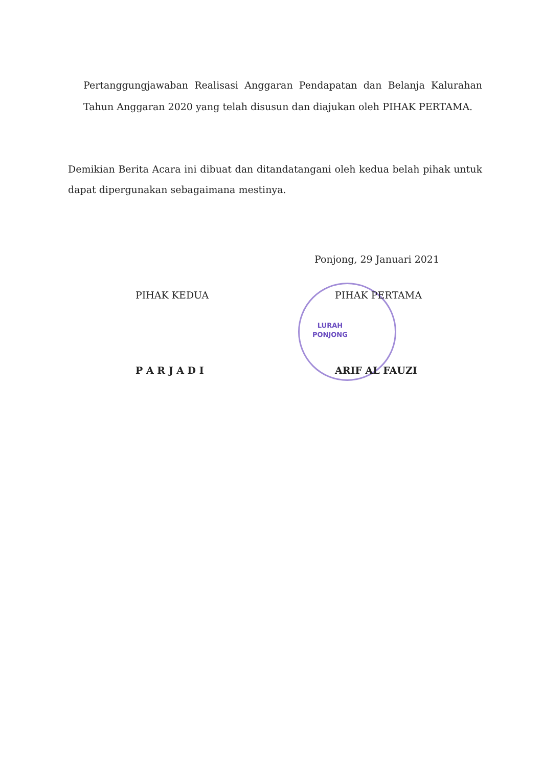Pertanggungjawaban Realisasi Anggaran Pendapatan dan Belanja Kalurahan Tahun Anggaran 2020 yang telah disusun dan diajukan oleh PIHAK PERTAMA.
Demikian Berita Acara ini dibuat dan ditandatangani oleh kedua belah pihak untuk dapat dipergunakan sebagaimana mestinya.
Ponjong, 29 Januari 2021
LURAH
PONJONG
PIHAK KEDUA
P A R J A D I
PIHAK PERTAMA
ARIF AL FAUZI